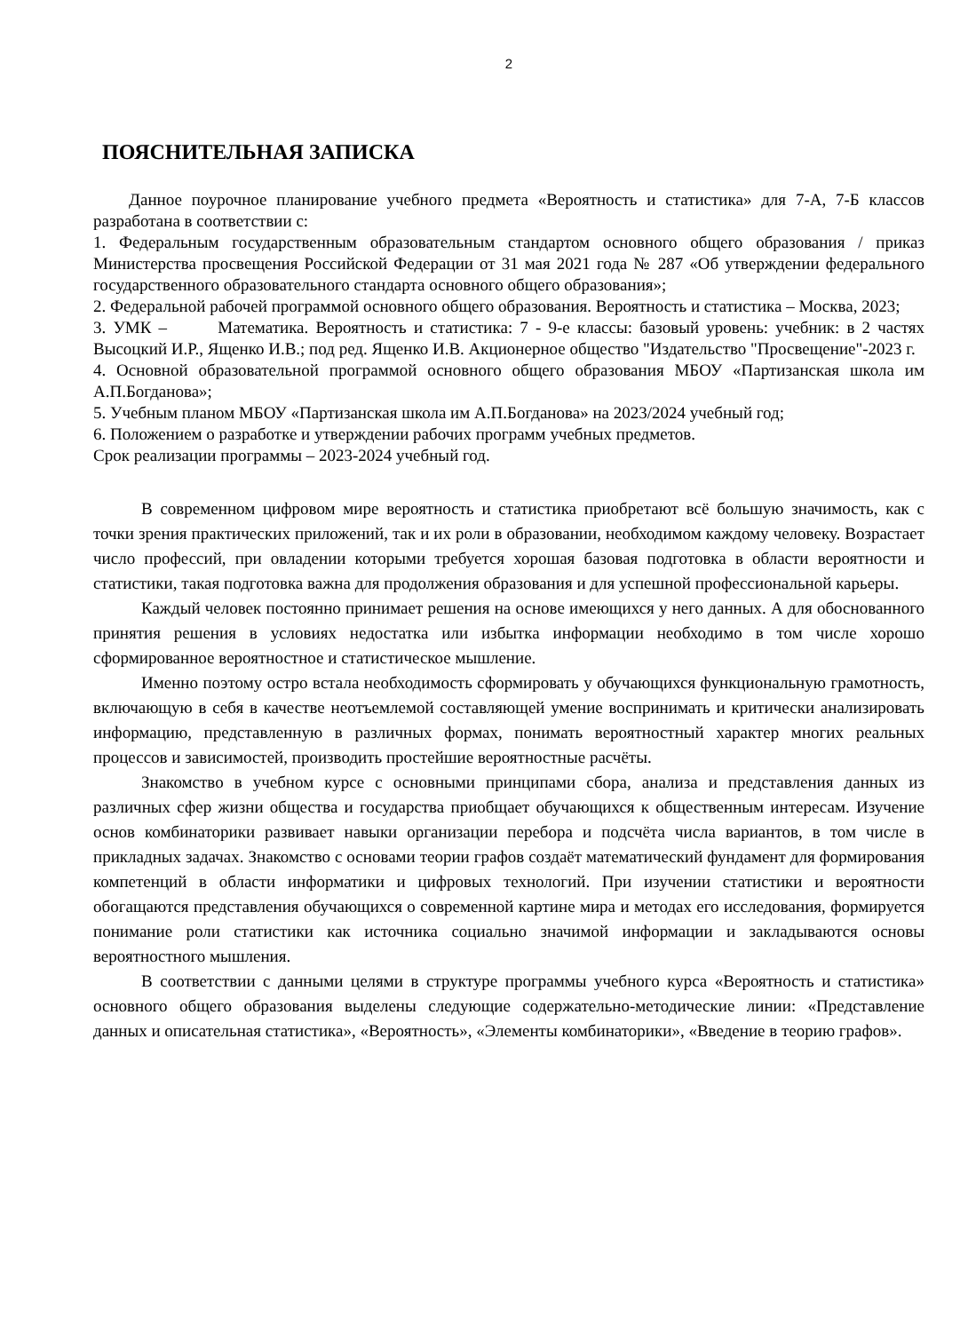2
ПОЯСНИТЕЛЬНАЯ ЗАПИСКА
Данное поурочное планирование учебного предмета «Вероятность и статистика» для 7-А, 7-Б классов разработана в соответствии с:
1. Федеральным государственным образовательным стандартом основного общего образования / приказ Министерства просвещения Российской Федерации от 31 мая 2021 года № 287 «Об утверждении федерального государственного образовательного стандарта основного общего образования»;
2. Федеральной рабочей программой основного общего образования. Вероятность и статистика – Москва, 2023;
3. УМК – Математика. Вероятность и статистика: 7 - 9-е классы: базовый уровень: учебник: в 2 частях Высоцкий И.Р., Ященко И.В.; под ред. Ященко И.В. Акционерное общество "Издательство "Просвещение"-2023 г.
4. Основной образовательной программой основного общего образования МБОУ «Партизанская школа им А.П.Богданова»;
5. Учебным планом МБОУ «Партизанская школа им А.П.Богданова» на 2023/2024 учебный год;
6. Положением о разработке и утверждении рабочих программ учебных предметов.
Срок реализации программы – 2023-2024 учебный год.
В современном цифровом мире вероятность и статистика приобретают всё большую значимость, как с точки зрения практических приложений, так и их роли в образовании, необходимом каждому человеку. Возрастает число профессий, при овладении которыми требуется хорошая базовая подготовка в области вероятности и статистики, такая подготовка важна для продолжения образования и для успешной профессиональной карьеры.
Каждый человек постоянно принимает решения на основе имеющихся у него данных. А для обоснованного принятия решения в условиях недостатка или избытка информации необходимо в том числе хорошо сформированное вероятностное и статистическое мышление.
Именно поэтому остро встала необходимость сформировать у обучающихся функциональную грамотность, включающую в себя в качестве неотъемлемой составляющей умение воспринимать и критически анализировать информацию, представленную в различных формах, понимать вероятностный характер многих реальных процессов и зависимостей, производить простейшие вероятностные расчёты.
Знакомство в учебном курсе с основными принципами сбора, анализа и представления данных из различных сфер жизни общества и государства приобщает обучающихся к общественным интересам. Изучение основ комбинаторики развивает навыки организации перебора и подсчёта числа вариантов, в том числе в прикладных задачах. Знакомство с основами теории графов создаёт математический фундамент для формирования компетенций в области информатики и цифровых технологий. При изучении статистики и вероятности обогащаются представления обучающихся о современной картине мира и методах его исследования, формируется понимание роли статистики как источника социально значимой информации и закладываются основы вероятностного мышления.
В соответствии с данными целями в структуре программы учебного курса «Вероятность и статистика» основного общего образования выделены следующие содержательно-методические линии: «Представление данных и описательная статистика», «Вероятность», «Элементы комбинаторики», «Введение в теорию графов».